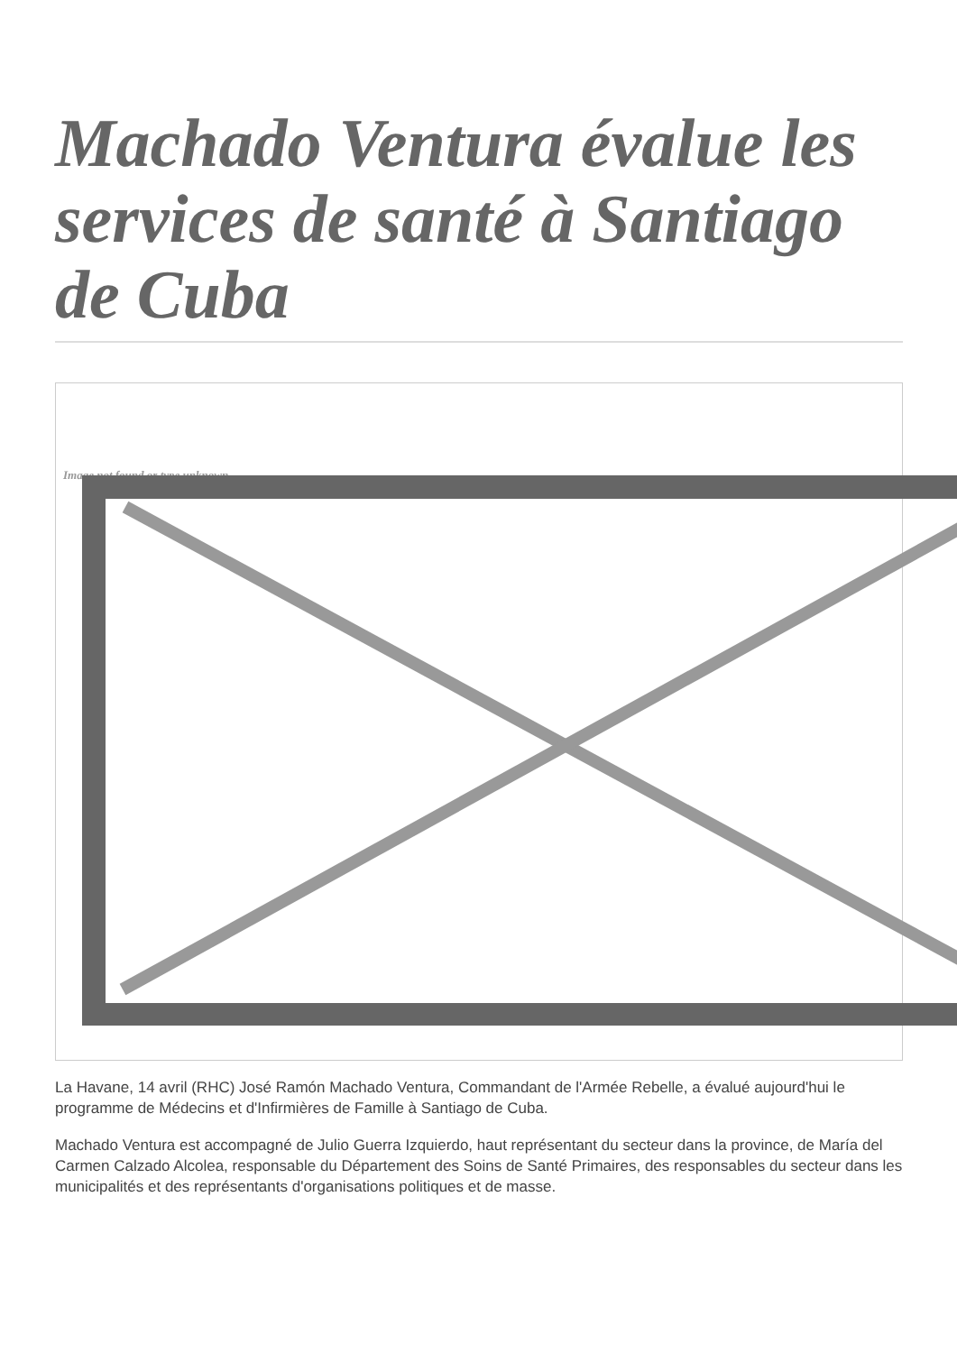Machado Ventura évalue les services de santé à Santiago de Cuba
Image not found or type unknown
La Havane, 14 avril (RHC) José Ramón Machado Ventura, Commandant de l'Armée Rebelle, a évalué aujourd'hui le programme de Médecins et d'Infirmières de Famille à Santiago de Cuba.
Machado Ventura est accompagné de Julio Guerra Izquierdo, haut représentant du secteur dans la province, de María del Carmen Calzado Alcolea, responsable du Département des Soins de Santé Primaires, des responsables du secteur dans les municipalités et des représentants d'organisations politiques et de masse.